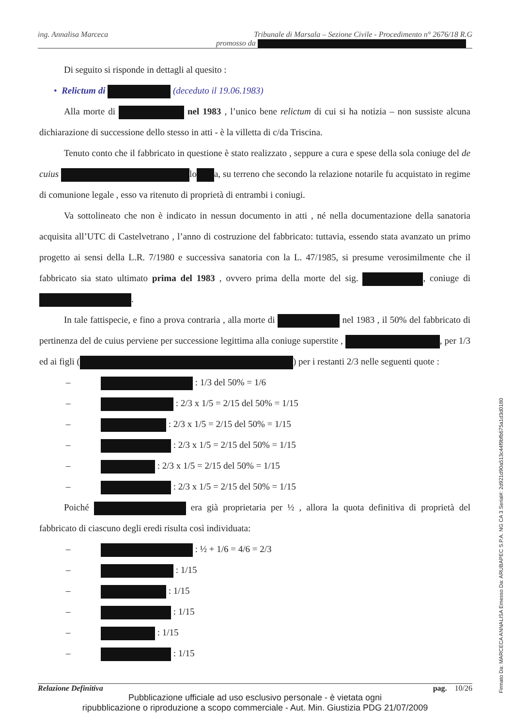ing. Annalisa Marceca Tribunale di Marsala – Sezione Civile - Procedimento n° 2676/18 R.G
promosso da
Di seguito si risponde in dettagli al quesito :
• Relictum di (deceduto il 19.06.1983)
Alla morte di nel 1983 , l’unico bene relictum di cui si ha notizia – non sussiste alcuna dichiarazione di successione dello stesso in atti - è la villetta di c/da Triscina.
Tenuto conto che il fabbricato in questione è stato realizzato , seppure a cura e spese della sola coniuge del de cuius lo a, su terreno che secondo la relazione notarile fu acquistato in regime di comunione legale , esso va ritenuto di proprietà di entrambi i coniugi.
Va sottolineato che non è indicato in nessun documento in atti , né nella documentazione della sanatoria acquisita all’UTC di Castelvetrano , l’anno di costruzione del fabbricato: tuttavia, essendo stata avanzato un primo progetto ai sensi della L.R. 7/1980 e successiva sanatoria con la L. 47/1985, si presume verosimilmente che il fabbricato sia stato ultimato prima del 1983 , ovvero prima della morte del sig. , coniuge di .
In tale fattispecie, e fino a prova contraria , alla morte di nel 1983 , il 50% del fabbricato di pertinenza del de cuius perviene per successione legittima alla coniuge superstite , , per 1/3 ed ai figli ( ) per i restanti 2/3 nelle seguenti quote :
– : 1/3 del 50% = 1/6
– : 2/3 x 1/5 = 2/15 del 50% = 1/15
– : 2/3 x 1/5 = 2/15 del 50% = 1/15
– : 2/3 x 1/5 = 2/15 del 50% = 1/15
– : 2/3 x 1/5 = 2/15 del 50% = 1/15
– : 2/3 x 1/5 = 2/15 del 50% = 1/15
Poiché era già proprietaria per ½ , allora la quota definitiva di proprietà del fabbricato di ciascuno degli eredi risulta così individuata:
– : ½ + 1/6 = 4/6 = 2/3
– : 1/15
– : 1/15
– : 1/15
– : 1/15
– : 1/15
Relazione Definitiva pag. 10/26
Pubblicazione ufficiale ad uso esclusivo personale - è vietata ogni
ripubblicazione o riproduzione a scopo commerciale - Aut. Min. Giustizia PDG 21/07/2009
Firmato Da: MARCECA ANNALISA Emesso Da: ARUBAPEC S.P.A. NG CA 3 Serial#: 2d921d90a513c44f9bfb675a1d3d0180